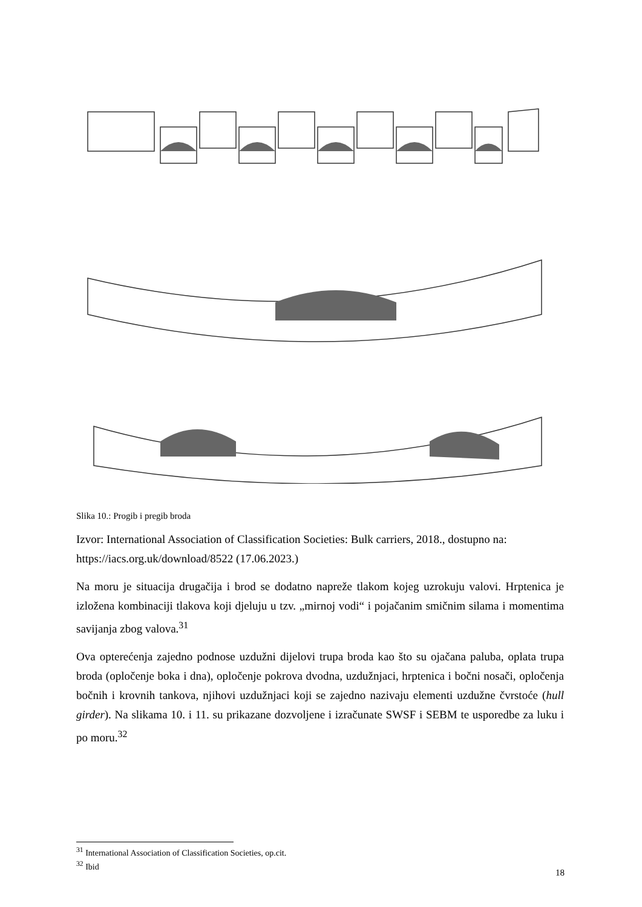Slika 10.: Progib i pregib broda
Izvor: International Association of Classification Societies: Bulk carriers, 2018., dostupno na: https://iacs.org.uk/download/8522 (17.06.2023.)
Na moru je situacija drugačija i brod se dodatno napreže tlakom kojeg uzrokuju valovi. Hrptenica je izložena kombinaciji tlakova koji djeluju u tzv. „mirnoj vodi“ i pojačanim smičnim silama i momentima savijanja zbog valova.<sup>31</sup>
Ova opterećenja zajedno podnose uzdužni dijelovi trupa broda kao što su ojačana paluba, oplata trupa broda (opločenje boka i dna), opločenje pokrova dvodna, uzdužnjaci, hrptenica i bočni nosači, opločenja bočnih i krovnih tankova, njihovi uzdužnjaci koji se zajedno nazivaju elementi uzdužne čvrstoće (hull girder). Na slikama 10. i 11. su prikazane dozvoljene i izračunate SWSF i SEBM te usporedbe za luku i po moru.<sup>32</sup>
<sup>31</sup> International Association of Classification Societies, op.cit.
<sup>32</sup> Ibid
18